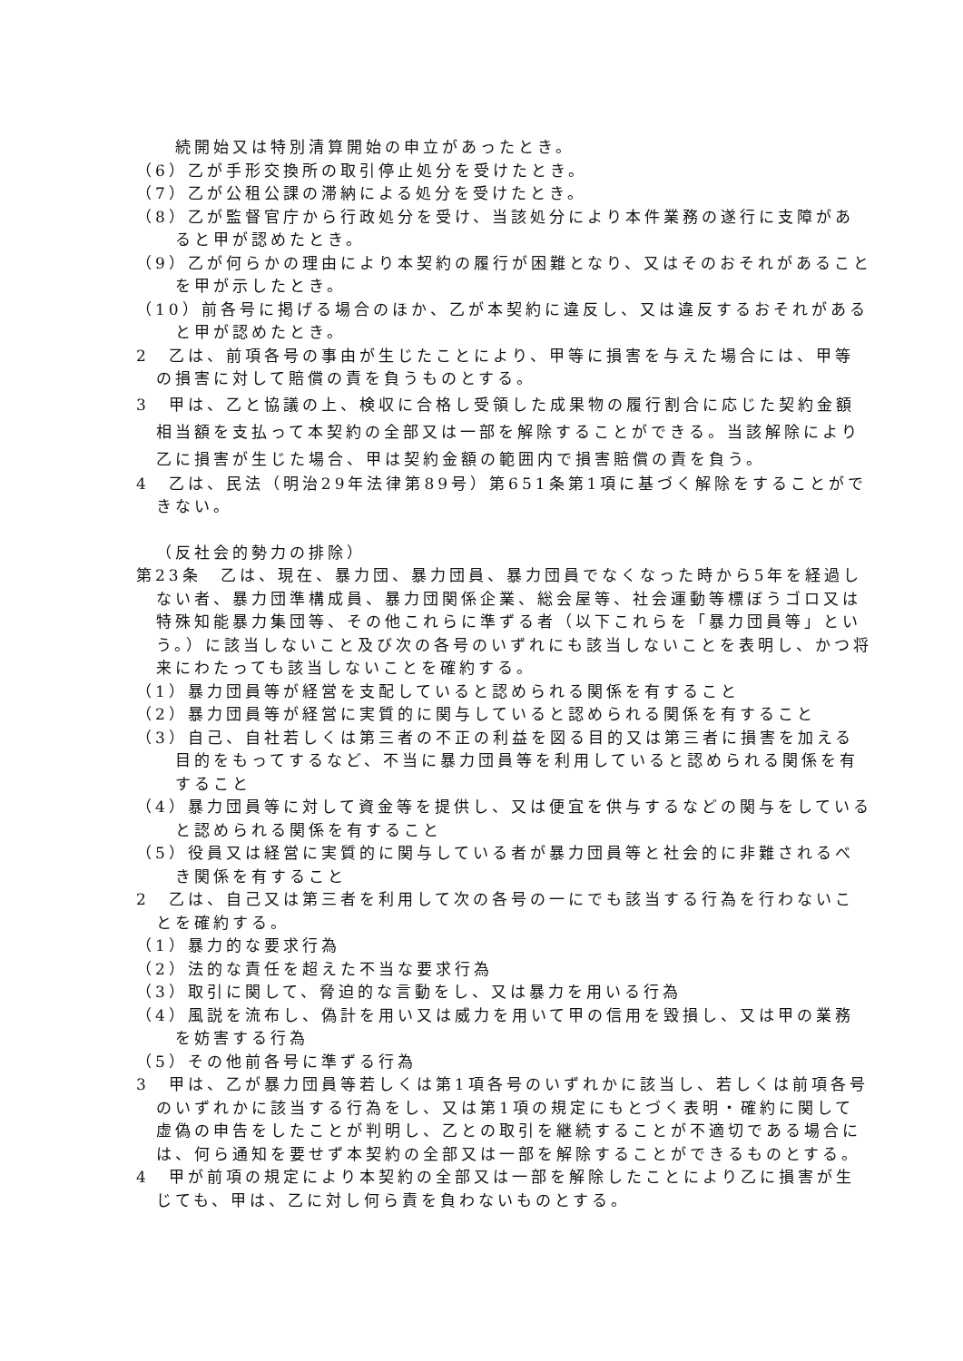続開始又は特別清算開始の申立があったとき。
（6）乙が手形交換所の取引停止処分を受けたとき。
（7）乙が公租公課の滞納による処分を受けたとき。
（8）乙が監督官庁から行政処分を受け、当該処分により本件業務の遂行に支障があると甲が認めたとき。
（9）乙が何らかの理由により本契約の履行が困難となり、又はそのおそれがあることを甲が示したとき。
（10）前各号に掲げる場合のほか、乙が本契約に違反し、又は違反するおそれがあると甲が認めたとき。
2　乙は、前項各号の事由が生じたことにより、甲等に損害を与えた場合には、甲等の損害に対して賠償の責を負うものとする。
3　甲は、乙と協議の上、検収に合格し受領した成果物の履行割合に応じた契約金額相当額を支払って本契約の全部又は一部を解除することができる。当該解除により乙に損害が生じた場合、甲は契約金額の範囲内で損害賠償の責を負う。
4　乙は、民法（明治29年法律第89号）第651条第1項に基づく解除をすることができない。
（反社会的勢力の排除）
第23条　乙は、現在、暴力団、暴力団員、暴力団員でなくなった時から5年を経過しない者、暴力団準構成員、暴力団関係企業、総会屋等、社会運動等標ぼうゴロ又は特殊知能暴力集団等、その他これらに準ずる者（以下これらを「暴力団員等」という。）に該当しないこと及び次の各号のいずれにも該当しないことを表明し、かつ将来にわたっても該当しないことを確約する。
（1）暴力団員等が経営を支配していると認められる関係を有すること
（2）暴力団員等が経営に実質的に関与していると認められる関係を有すること
（3）自己、自社若しくは第三者の不正の利益を図る目的又は第三者に損害を加える目的をもってするなど、不当に暴力団員等を利用していると認められる関係を有すること
（4）暴力団員等に対して資金等を提供し、又は便宜を供与するなどの関与をしていると認められる関係を有すること
（5）役員又は経営に実質的に関与している者が暴力団員等と社会的に非難されるべき関係を有すること
2　乙は、自己又は第三者を利用して次の各号の一にでも該当する行為を行わないことを確約する。
（1）暴力的な要求行為
（2）法的な責任を超えた不当な要求行為
（3）取引に関して、脅迫的な言動をし、又は暴力を用いる行為
（4）風説を流布し、偽計を用い又は威力を用いて甲の信用を毀損し、又は甲の業務を妨害する行為
（5）その他前各号に準ずる行為
3　甲は、乙が暴力団員等若しくは第1項各号のいずれかに該当し、若しくは前項各号のいずれかに該当する行為をし、又は第1項の規定にもとづく表明・確約に関して虚偽の申告をしたことが判明し、乙との取引を継続することが不適切である場合には、何ら通知を要せず本契約の全部又は一部を解除することができるものとする。
4　甲が前項の規定により本契約の全部又は一部を解除したことにより乙に損害が生じても、甲は、乙に対し何ら責を負わないものとする。